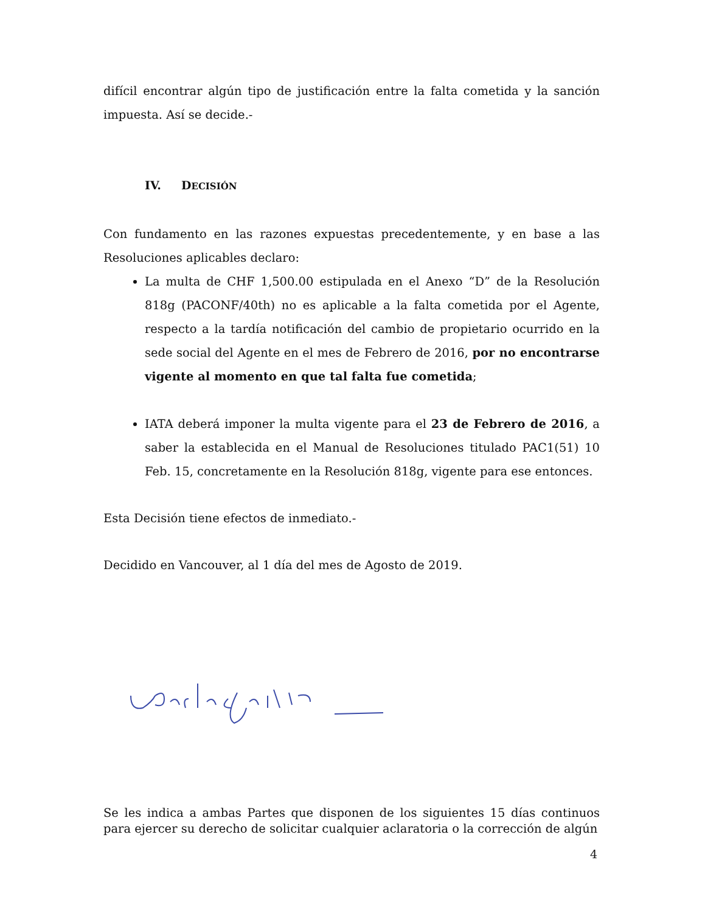difícil encontrar algún tipo de justificación entre la falta cometida y la sanción impuesta. Así se decide.-
IV. DECISIÓN
Con fundamento en las razones expuestas precedentemente, y en base a las Resoluciones aplicables declaro:
La multa de CHF 1,500.00 estipulada en el Anexo “D” de la Resolución 818g (PACONF/40th) no es aplicable a la falta cometida por el Agente, respecto a la tardía notificación del cambio de propietario ocurrido en la sede social del Agente en el mes de Febrero de 2016, por no encontrarse vigente al momento en que tal falta fue cometida;
IATA deberá imponer la multa vigente para el 23 de Febrero de 2016, a saber la establecida en el Manual de Resoluciones titulado PAC1(51) 10 Feb. 15, concretamente en la Resolución 818g, vigente para ese entonces.
Esta Decisión tiene efectos de inmediato.-
Decidido en Vancouver, al 1 día del mes de Agosto de 2019.
Se les indica a ambas Partes que disponen de los siguientes 15 días continuos para ejercer su derecho de solicitar cualquier aclaratoria o la corrección de algún
4